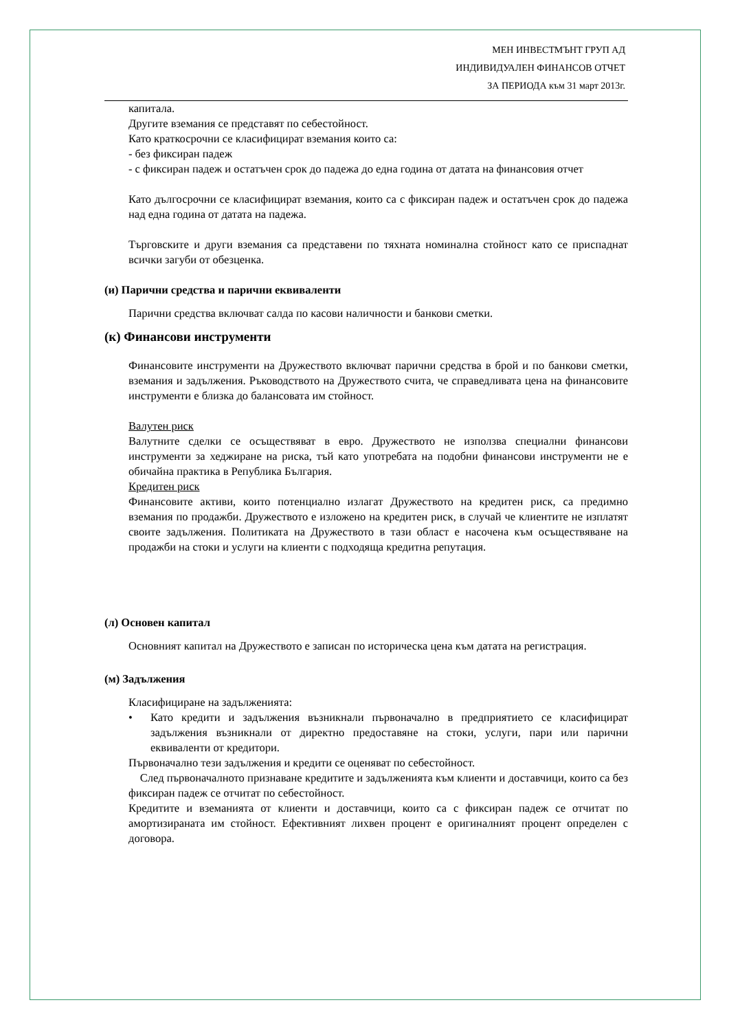МЕН ИНВЕСТМЪНТ ГРУП АД
ИНДИВИДУАЛЕН ФИНАНСОВ ОТЧЕТ
ЗА ПЕРИОДА към 31 март 2013г.
капитала.
Другите вземания се представят по себестойност.
Като краткосрочни се класифицират вземания които са:
- без фиксиран падеж
- с фиксиран падеж и остатъчен срок до падежа до една година от датата на финансовия отчет
Като дългосрочни се класифицират вземания, които са с фиксиран падеж и остатъчен срок до падежа над една година от датата на падежа.
Търговските и други вземания са представени по тяхната номинална стойност като се приспаднат всички загуби от обезценка.
(и) Парични средства и парични еквиваленти
Парични средства включват салда по касови наличности и банкови сметки.
(к) Финансови инструменти
Финансовите инструменти на Дружеството включват парични средства в брой и по банкови сметки, вземания и задължения. Ръководството на Дружеството счита, че справедливата цена на финансовите инструменти е близка до балансовата им стойност.
Валутен риск
Валутните сделки се осъществяват в евро. Дружеството не използва специални финансови инструменти за хеджиране на риска, тъй като употребата на подобни финансови инструменти не е обичайна практика в Република България.
Кредитен риск
Финансовите активи, които потенциално излагат Дружеството на кредитен риск, са предимно вземания по продажби. Дружеството е изложено на кредитен риск, в случай че клиентите не изплатят своите задължения. Политиката на Дружеството в тази област е насочена към осъществяване на продажби на стоки и услуги на клиенти с подходяща кредитна репутация.
(л) Основен капитал
Основният капитал на Дружеството е записан по историческа цена към датата на регистрация.
(м) Задължения
Класифициране на задълженията:
• Като кредити и задължения възникнали първоначално в предприятието се класифицират задължения възникнали от директно предоставяне на стоки, услуги, пари или парични еквиваленти от кредитори.
Първоначално тези задължения и кредити се оценяват по себестойност.
След първоначалното признаване кредитите и задълженията към клиенти и доставчици, които са без фиксиран падеж се отчитат по себестойност.
Кредитите и вземанията от клиенти и доставчици, които са с фиксиран падеж се отчитат по амортизираната им стойност. Ефективният лихвен процент е оригиналният процент определен с договора.